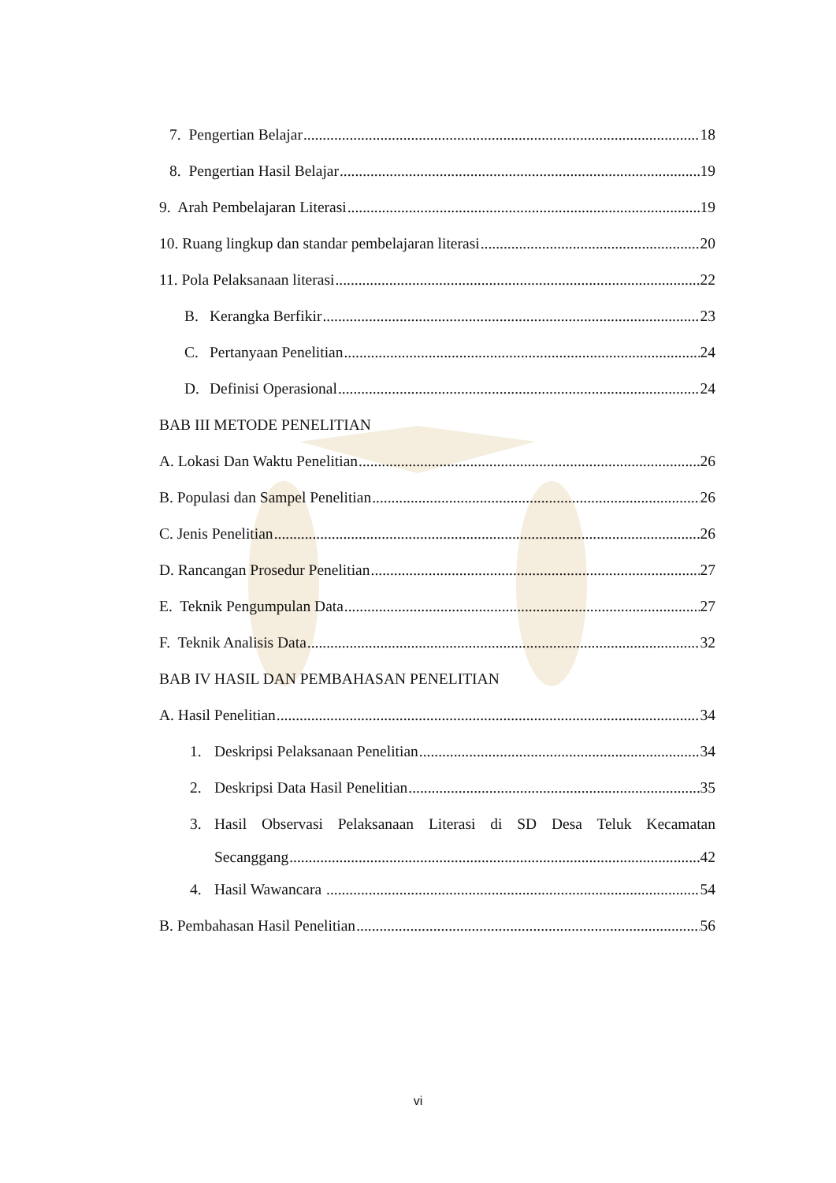7. Pengertian Belajar 18
8. Pengertian Hasil Belajar 19
9. Arah Pembelajaran Literasi 19
10. Ruang lingkup dan standar pembelajaran literasi 20
11. Pola Pelaksanaan literasi 22
B. Kerangka Berfikir 23
C. Pertanyaan Penelitian 24
D. Definisi Operasional 24
BAB III METODE PENELITIAN
A. Lokasi Dan Waktu Penelitian 26
B. Populasi dan Sampel Penelitian 26
C. Jenis Penelitian 26
D. Rancangan Prosedur Penelitian 27
E. Teknik Pengumpulan Data 27
F. Teknik Analisis Data 32
BAB IV HASIL DAN PEMBAHASAN PENELITIAN
A. Hasil Penelitian 34
1. Deskripsi Pelaksanaan Penelitian 34
2. Deskripsi Data Hasil Penelitian 35
3. Hasil Observasi Pelaksanaan Literasi di SD Desa Teluk Kecamatan
Secanggang 42
4. Hasil Wawancara 54
B. Pembahasan Hasil Penelitian 56
vi